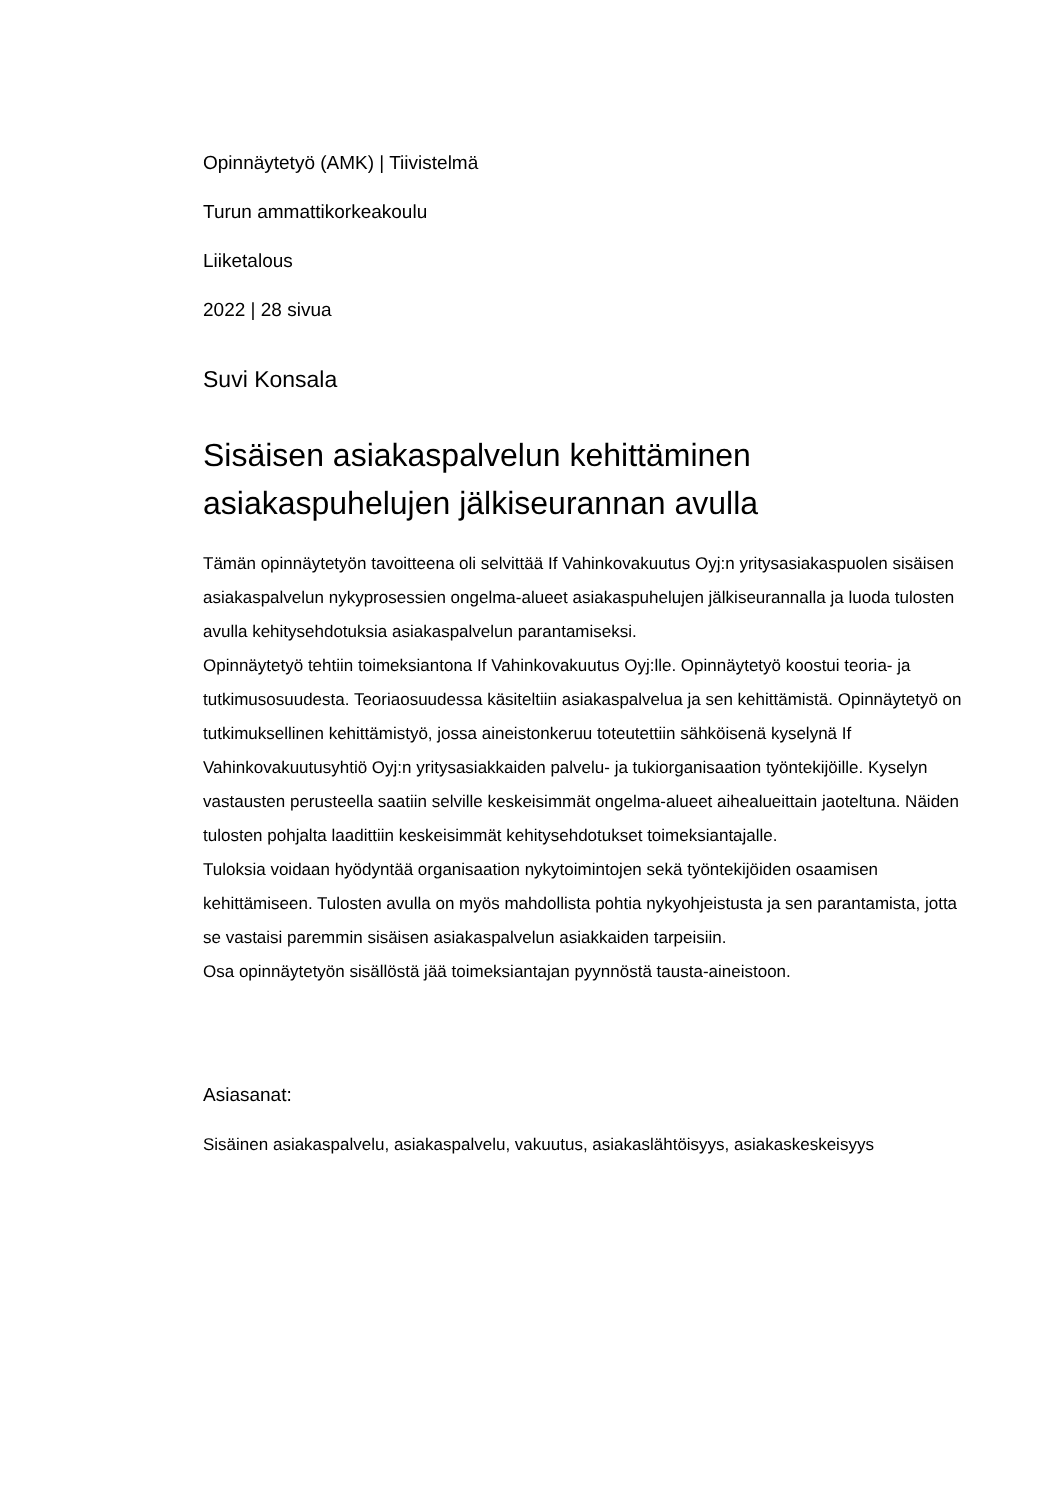Opinnäytetyö (AMK) | Tiivistelmä
Turun ammattikorkeakoulu
Liiketalous
2022 | 28 sivua
Suvi Konsala
Sisäisen asiakaspalvelun kehittäminen asiakaspuhelujen jälkiseurannan avulla
Tämän opinnäytetyön tavoitteena oli selvittää If Vahinkovakuutus Oyj:n yritysasiakaspuolen sisäisen asiakaspalvelun nykyprosessien ongelma-alueet asiakaspuhelujen jälkiseurannalla ja luoda tulosten avulla kehitysehdotuksia asiakaspalvelun parantamiseksi.
Opinnäytetyö tehtiin toimeksiantona If Vahinkovakuutus Oyj:lle. Opinnäytetyö koostui teoria- ja tutkimusosuudesta. Teoriaosuudessa käsiteltiin asiakaspalvelua ja sen kehittämistä. Opinnäytetyö on tutkimuksellinen kehittämistyö, jossa aineistonkeruu toteutettiin sähköisenä kyselynä If Vahinkovakuutusyhtiö Oyj:n yritysasiakkaiden palvelu- ja tukiorganisaation työntekijöille. Kyselyn vastausten perusteella saatiin selville keskeisimmät ongelma-alueet aihealueittain jaoteltuna. Näiden tulosten pohjalta laadittiin keskeisimmät kehitysehdotukset toimeksiantajalle.
Tuloksia voidaan hyödyntää organisaation nykytoimintojen sekä työntekijöiden osaamisen kehittämiseen. Tulosten avulla on myös mahdollista pohtia nykyohjeistusta ja sen parantamista, jotta se vastaisi paremmin sisäisen asiakaspalvelun asiakkaiden tarpeisiin.
Osa opinnäytetyön sisällöstä jää toimeksiantajan pyynnöstä tausta-aineistoon.
Asiasanat:
Sisäinen asiakaspalvelu, asiakaspalvelu, vakuutus, asiakaslähtöisyys, asiakaskeskeisyys